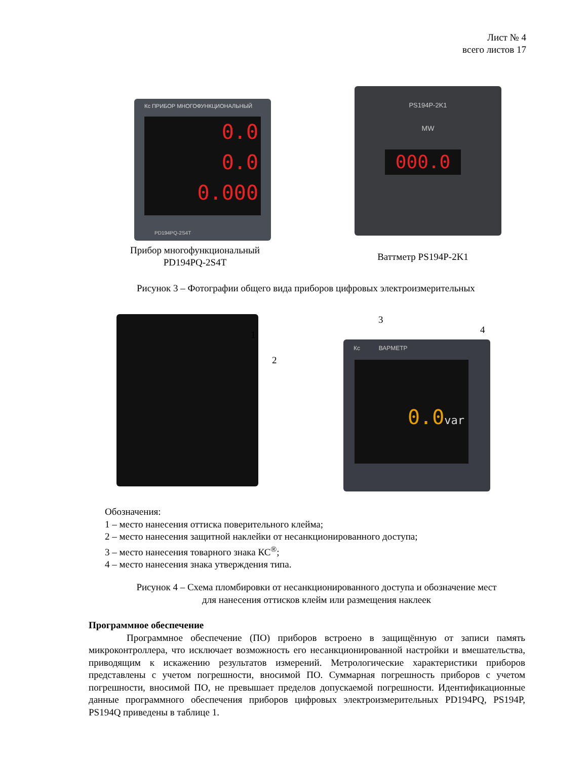Лист № 4
всего листов 17
Кс ПРИБОР МНОГОФУНКЦИОНАЛЬНЫЙ
0.0
0.0
0.000
PD194PQ-2S4T
PS194P-2K1
MW
000.0
Прибор многофункциональный
PD194PQ-2S4T
Ваттметр PS194P-2K1
Рисунок 3 – Фотографии общего вида приборов цифровых электроизмерительных
1
2
3
4
Кс ВАРМЕТР
0.0var
Обозначения:
1 – место нанесения оттиска поверительного клейма;
2 – место нанесения защитной наклейки от несанкционированного доступа;
3 – место нанесения товарного знака КС<sup>®</sup>;
4 – место нанесения знака утверждения типа.
Рисунок 4 – Схема пломбировки от несанкционированного доступа и обозначение мест
для нанесения оттисков клейм или размещения наклеек
Программное обеспечение
Программное обеспечение (ПО) приборов встроено в защищённую от записи память микроконтроллера, что исключает возможность его несанкционированной настройки и вмешательства, приводящим к искажению результатов измерений. Метрологические характеристики приборов представлены с учетом погрешности, вносимой ПО. Суммарная погрешность приборов с учетом погрешности, вносимой ПО, не превышает пределов допускаемой погрешности. Идентификационные данные программного обеспечения приборов цифровых электроизмерительных PD194PQ, PS194P, PS194Q приведены в таблице 1.